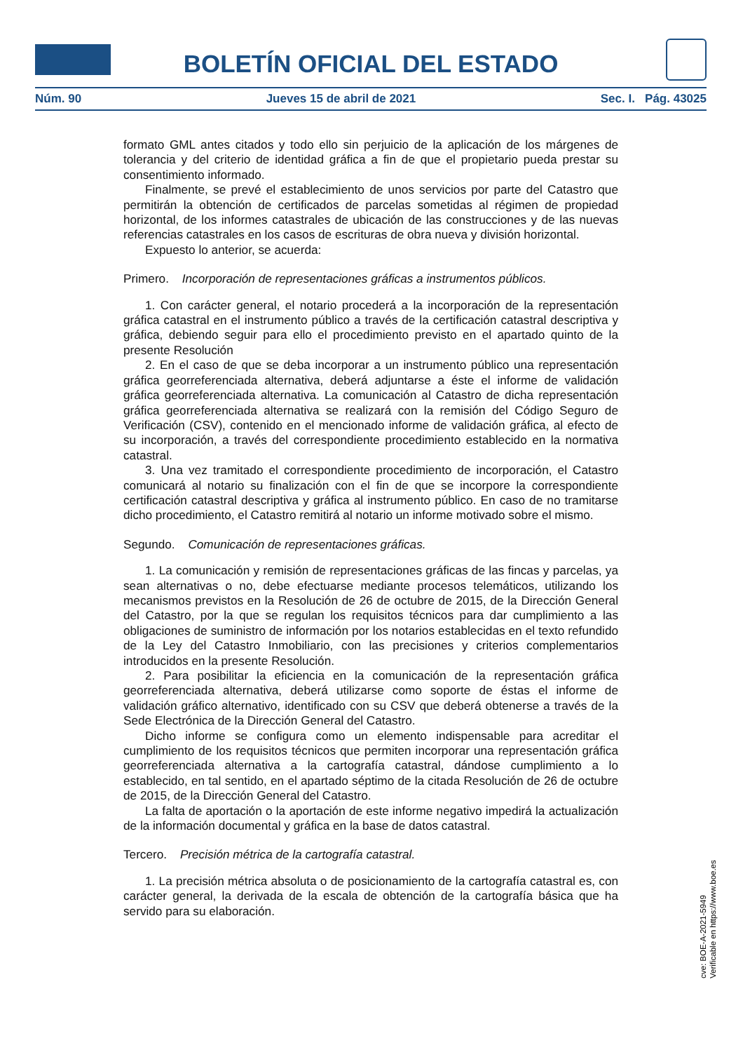BOLETÍN OFICIAL DEL ESTADO
Núm. 90 Jueves 15 de abril de 2021 Sec. I. Pág. 43025
formato GML antes citados y todo ello sin perjuicio de la aplicación de los márgenes de tolerancia y del criterio de identidad gráfica a fin de que el propietario pueda prestar su consentimiento informado.
Finalmente, se prevé el establecimiento de unos servicios por parte del Catastro que permitirán la obtención de certificados de parcelas sometidas al régimen de propiedad horizontal, de los informes catastrales de ubicación de las construcciones y de las nuevas referencias catastrales en los casos de escrituras de obra nueva y división horizontal.
Expuesto lo anterior, se acuerda:
Primero. Incorporación de representaciones gráficas a instrumentos públicos.
1. Con carácter general, el notario procederá a la incorporación de la representación gráfica catastral en el instrumento público a través de la certificación catastral descriptiva y gráfica, debiendo seguir para ello el procedimiento previsto en el apartado quinto de la presente Resolución
2. En el caso de que se deba incorporar a un instrumento público una representación gráfica georreferenciada alternativa, deberá adjuntarse a éste el informe de validación gráfica georreferenciada alternativa. La comunicación al Catastro de dicha representación gráfica georreferenciada alternativa se realizará con la remisión del Código Seguro de Verificación (CSV), contenido en el mencionado informe de validación gráfica, al efecto de su incorporación, a través del correspondiente procedimiento establecido en la normativa catastral.
3. Una vez tramitado el correspondiente procedimiento de incorporación, el Catastro comunicará al notario su finalización con el fin de que se incorpore la correspondiente certificación catastral descriptiva y gráfica al instrumento público. En caso de no tramitarse dicho procedimiento, el Catastro remitirá al notario un informe motivado sobre el mismo.
Segundo. Comunicación de representaciones gráficas.
1. La comunicación y remisión de representaciones gráficas de las fincas y parcelas, ya sean alternativas o no, debe efectuarse mediante procesos telemáticos, utilizando los mecanismos previstos en la Resolución de 26 de octubre de 2015, de la Dirección General del Catastro, por la que se regulan los requisitos técnicos para dar cumplimiento a las obligaciones de suministro de información por los notarios establecidas en el texto refundido de la Ley del Catastro Inmobiliario, con las precisiones y criterios complementarios introducidos en la presente Resolución.
2. Para posibilitar la eficiencia en la comunicación de la representación gráfica georreferenciada alternativa, deberá utilizarse como soporte de éstas el informe de validación gráfico alternativo, identificado con su CSV que deberá obtenerse a través de la Sede Electrónica de la Dirección General del Catastro.
Dicho informe se configura como un elemento indispensable para acreditar el cumplimiento de los requisitos técnicos que permiten incorporar una representación gráfica georreferenciada alternativa a la cartografía catastral, dándose cumplimiento a lo establecido, en tal sentido, en el apartado séptimo de la citada Resolución de 26 de octubre de 2015, de la Dirección General del Catastro.
La falta de aportación o la aportación de este informe negativo impedirá la actualización de la información documental y gráfica en la base de datos catastral.
Tercero. Precisión métrica de la cartografía catastral.
1. La precisión métrica absoluta o de posicionamiento de la cartografía catastral es, con carácter general, la derivada de la escala de obtención de la cartografía básica que ha servido para su elaboración.
cve: BOE-A-2021-5949
Verificable en https://www.boe.es